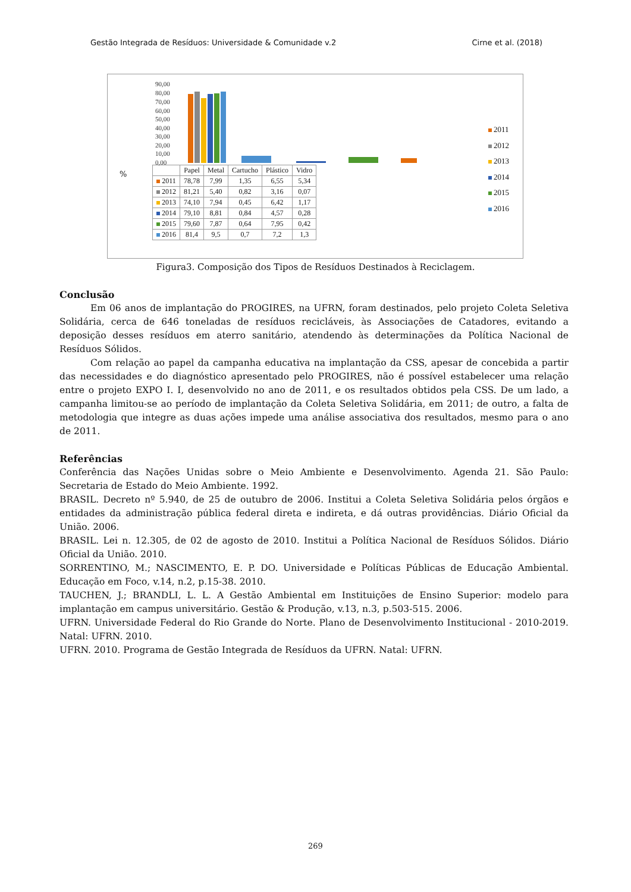Gestão Integrada de Resíduos: Universidade & Comunidade v.2 Cirne et al. (2018)
90,00
80,00
70,00
60,00
50,00
40,00
30,00
20,00
10,00
0,00
%
| | Papel | Metal | Cartucho | Plástico | Vidro |
| --- | --- | --- | --- | --- | --- |
| 2011 | 78,78 | 7,99 | 1,35 | 6,55 | 5,34 |
| 2012 | 81,21 | 5,40 | 0,82 | 3,16 | 0,07 |
| 2013 | 74,10 | 7,94 | 0,45 | 6,42 | 1,17 |
| 2014 | 79,10 | 8,81 | 0,84 | 4,57 | 0,28 |
| 2015 | 79,60 | 7,87 | 0,64 | 7,95 | 0,42 |
| 2016 | 81,4 | 9,5 | 0,7 | 7,2 | 1,3 |
2011
2012
2013
2014
2015
2016
Figura3. Composição dos Tipos de Resíduos Destinados à Reciclagem.
Conclusão
Em 06 anos de implantação do PROGIRES, na UFRN, foram destinados, pelo projeto Coleta Seletiva Solidária, cerca de 646 toneladas de resíduos recicláveis, às Associações de Catadores, evitando a deposição desses resíduos em aterro sanitário, atendendo às determinações da Política Nacional de Resíduos Sólidos.
Com relação ao papel da campanha educativa na implantação da CSS, apesar de concebida a partir das necessidades e do diagnóstico apresentado pelo PROGIRES, não é possível estabelecer uma relação entre o projeto EXPO I. I, desenvolvido no ano de 2011, e os resultados obtidos pela CSS. De um lado, a campanha limitou-se ao período de implantação da Coleta Seletiva Solidária, em 2011; de outro, a falta de metodologia que integre as duas ações impede uma análise associativa dos resultados, mesmo para o ano de 2011.
Referências
Conferência das Nações Unidas sobre o Meio Ambiente e Desenvolvimento. Agenda 21. São Paulo: Secretaria de Estado do Meio Ambiente. 1992.
BRASIL. Decreto nº 5.940, de 25 de outubro de 2006. Institui a Coleta Seletiva Solidária pelos órgãos e entidades da administração pública federal direta e indireta, e dá outras providências. Diário Oficial da União. 2006.
BRASIL. Lei n. 12.305, de 02 de agosto de 2010. Institui a Política Nacional de Resíduos Sólidos. Diário Oficial da União. 2010.
SORRENTINO, M.; NASCIMENTO, E. P. DO. Universidade e Políticas Públicas de Educação Ambiental. Educação em Foco, v.14, n.2, p.15-38. 2010.
TAUCHEN, J.; BRANDLI, L. L. A Gestão Ambiental em Instituições de Ensino Superior: modelo para implantação em campus universitário. Gestão & Produção, v.13, n.3, p.503-515. 2006.
UFRN. Universidade Federal do Rio Grande do Norte. Plano de Desenvolvimento Institucional - 2010-2019. Natal: UFRN. 2010.
UFRN. 2010. Programa de Gestão Integrada de Resíduos da UFRN. Natal: UFRN.
269